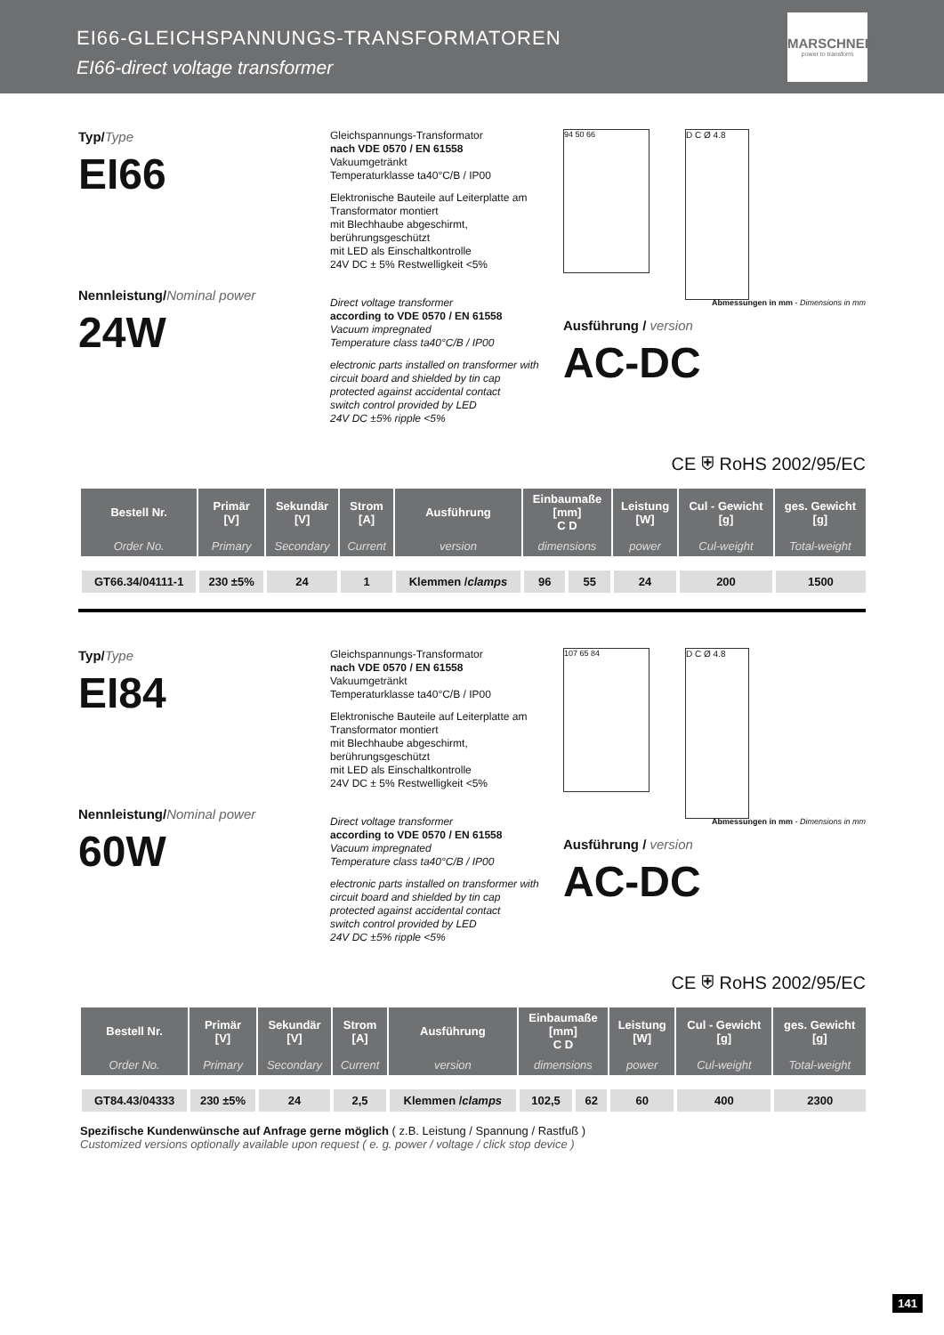EI66-GLEICHSPANNUNGS-TRANSFORMATOREN
EI66-direct voltage transformer
MARSCHNER
power to transform
Typ/Type
EI66
Nennleistung/Nominal power
24W
Gleichspannungs-Transformator
nach VDE 0570 / EN 61558
Vakuumgetränkt
Temperaturklasse ta40°C/B / IP00
Elektronische Bauteile auf Leiterplatte am Transformator montiert
mit Blechhaube abgeschirmt, berührungsgeschützt
mit LED als Einschaltkontrolle
24V DC ± 5% Restwelligkeit <5%
Direct voltage transformer
according to VDE 0570 / EN 61558
Vacuum impregnated
Temperature class ta40°C/B / IP00
electronic parts installed on transformer with circuit board and shielded by tin cap
protected against accidental contact
switch control provided by LED
24V DC ±5% ripple <5%
94 50 66
D C Ø 4.8
Abmessungen in mm - Dimensions in mm
Ausführung / version
AC-DC
CE ⛨ RoHS 2002/95/EC
| Bestell Nr. | Primär [V] | Sekundär [V] | Strom [A] | Ausführung | Einbaumaße [mm] C D | | Leistung [W] | Cul - Gewicht [g] | ges. Gewicht [g] |
| --- | --- | --- | --- | --- | --- | --- | --- | --- | --- |
| Order No. | Primary | Secondary | Current | version | dimensions | | power | Cul-weight | Total-weight |
| GT66.34/04111-1 | 230 ±5% | 24 | 1 | Klemmen / clamps | 96 | 55 | 24 | 200 | 1500 |
Typ/Type
EI84
Nennleistung/Nominal power
60W
Gleichspannungs-Transformator
nach VDE 0570 / EN 61558
Vakuumgetränkt
Temperaturklasse ta40°C/B / IP00
Elektronische Bauteile auf Leiterplatte am Transformator montiert
mit Blechhaube abgeschirmt, berührungsgeschützt
mit LED als Einschaltkontrolle
24V DC ± 5% Restwelligkeit <5%
Direct voltage transformer
according to VDE 0570 / EN 61558
Vacuum impregnated
Temperature class ta40°C/B / IP00
electronic parts installed on transformer with circuit board and shielded by tin cap
protected against accidental contact
switch control provided by LED
24V DC ±5% ripple <5%
107 65 84
D C Ø 4.8
Abmessungen in mm - Dimensions in mm
Ausführung / version
AC-DC
CE ⛨ RoHS 2002/95/EC
| Bestell Nr. | Primär [V] | Sekundär [V] | Strom [A] | Ausführung | Einbaumaße [mm] C D | | Leistung [W] | Cul - Gewicht [g] | ges. Gewicht [g] |
| --- | --- | --- | --- | --- | --- | --- | --- | --- | --- |
| Order No. | Primary | Secondary | Current | version | dimensions | | power | Cul-weight | Total-weight |
| GT84.43/04333 | 230 ±5% | 24 | 2,5 | Klemmen / clamps | 102,5 | 62 | 60 | 400 | 2300 |
Spezifische Kundenwünsche auf Anfrage gerne möglich ( z.B. Leistung / Spannung / Rastfuß )
Customized versions optionally available upon request ( e. g. power / voltage / click stop device )
141